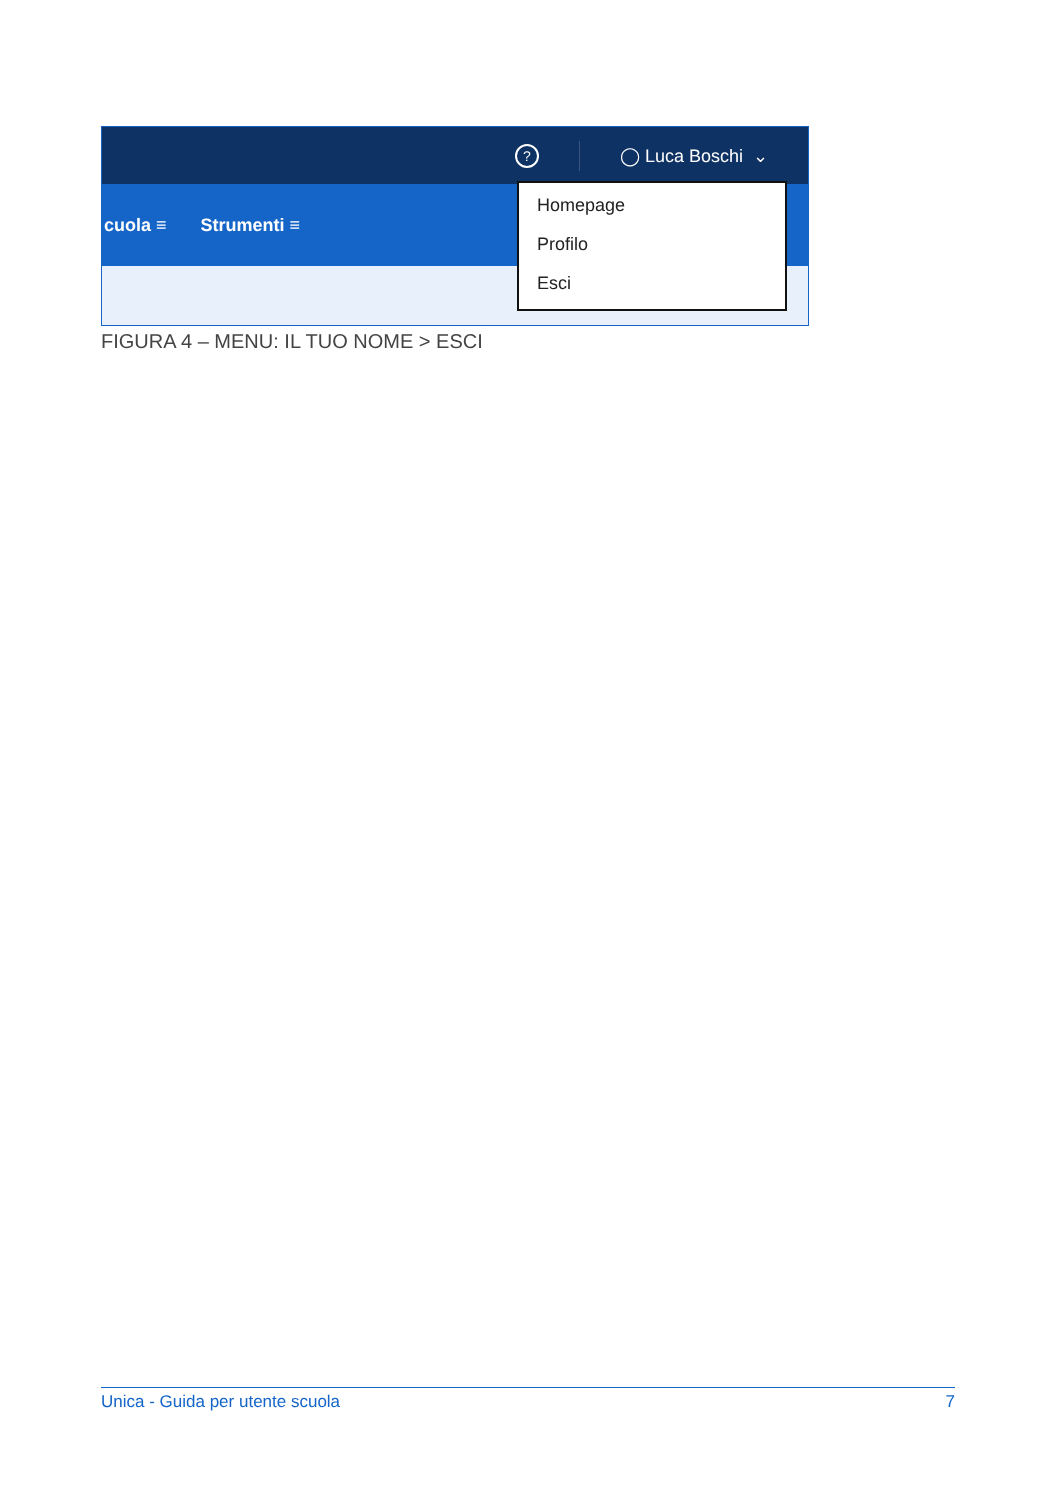? ◯ Luca Boschi ⌄
cuola ≡ Strumenti ≡
Homepage
Profilo
Esci
FIGURA 4 – MENU: IL TUO NOME > ESCI
Unica - Guida per utente scuola 7